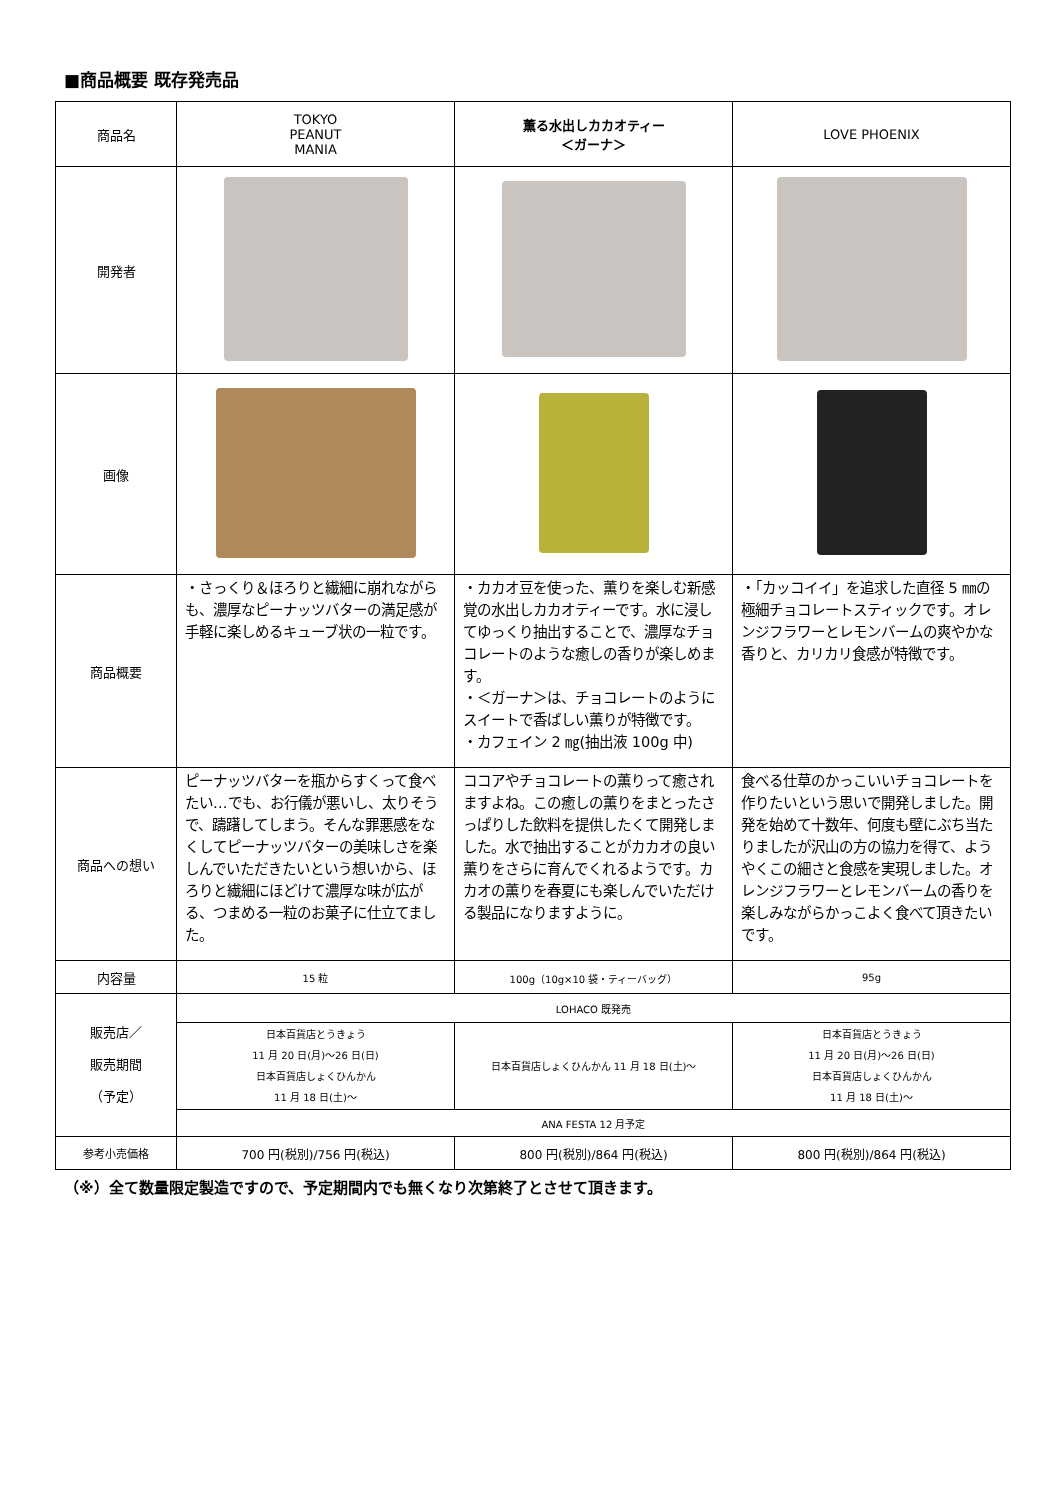■商品概要 既存発売品
| 商品名 | TOKYO PEANUT MANIA | 薫る水出しカカオティー ＜ガーナ＞ | LOVE PHOENIX |
| 開発者 | | | |
| 画像 | | | |
| 商品概要 | ・さっくり＆ほろりと繊細に崩れながらも、濃厚なピーナッツバターの満足感が手軽に楽しめるキューブ状の一粒です。 | ・カカオ豆を使った、薫りを楽しむ新感覚の水出しカカオティーです。水に浸してゆっくり抽出することで、濃厚なチョコレートのような癒しの香りが楽しめます。 ・＜ガーナ＞は、チョコレートのようにスイートで香ばしい薫りが特徴です。 ・カフェイン 2 ㎎(抽出液 100g 中) | ・「カッコイイ」を追求した直径 5 ㎜の極細チョコレートスティックです。オレンジフラワーとレモンバームの爽やかな香りと、カリカリ食感が特徴です。 |
| 商品への想い | ピーナッツバターを瓶からすくって食べたい…でも、お行儀が悪いし、太りそうで、躊躇してしまう。そんな罪悪感をなくしてピーナッツバターの美味しさを楽しんでいただきたいという想いから、ほろりと繊細にほどけて濃厚な味が広がる、つまめる一粒のお菓子に仕立てました。 | ココアやチョコレートの薫りって癒されますよね。この癒しの薫りをまとったさっぱりした飲料を提供したくて開発しました。水で抽出することがカカオの良い薫りをさらに育んでくれるようです。カカオの薫りを春夏にも楽しんでいただける製品になりますように。 | 食べる仕草のかっこいいチョコレートを作りたいという思いで開発しました。開発を始めて十数年、何度も壁にぶち当たりましたが沢山の方の協力を得て、ようやくこの細さと食感を実現しました。オレンジフラワーとレモンバームの香りを楽しみながらかっこよく食べて頂きたいです。 |
| 内容量 | 15 粒 | 100g（10g×10 袋・ティーバッグ） | 95g |
| 販売店／ 販売期間 （予定） | LOHACO 既発売 | | |
| | 日本百貨店とうきょう 11 月 20 日(月)～26 日(日) 日本百貨店しょくひんかん 11 月 18 日(土)～ | 日本百貨店しょくひんかん 11 月 18 日(土)～ | 日本百貨店とうきょう 11 月 20 日(月)～26 日(日) 日本百貨店しょくひんかん 11 月 18 日(土)～ |
| | ANA FESTA 12 月予定 | | |
| 参考小売価格 | 700 円(税別)/756 円(税込) | 800 円(税別)/864 円(税込) | 800 円(税別)/864 円(税込) |
（※）全て数量限定製造ですので、予定期間内でも無くなり次第終了とさせて頂きます。